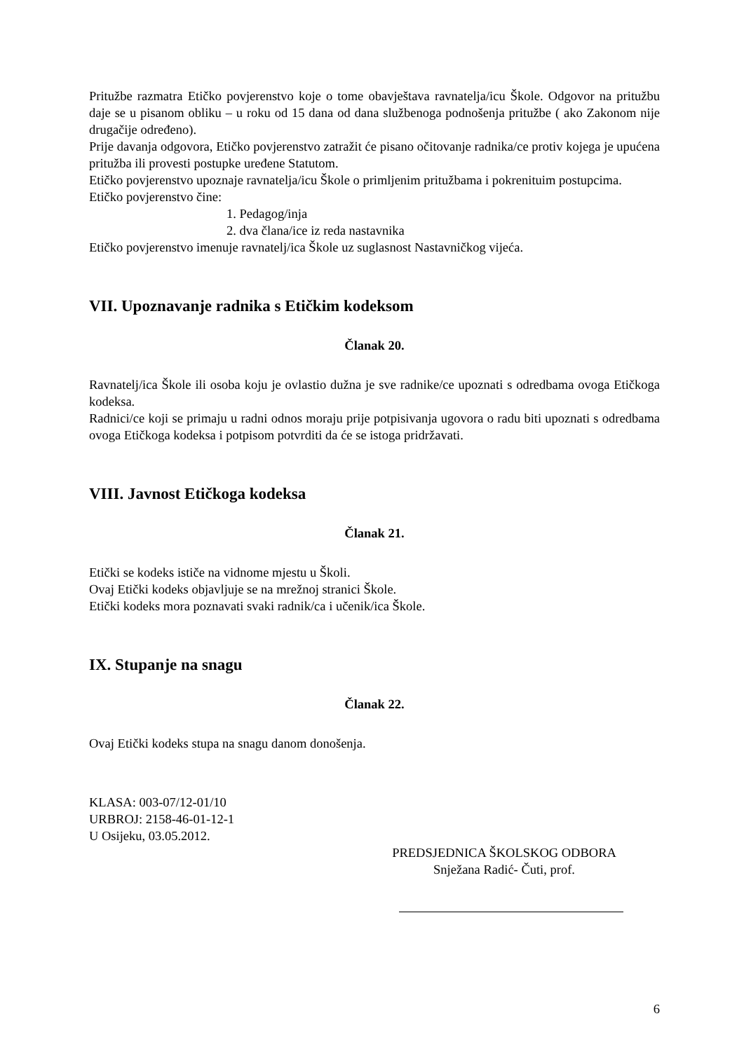Pritužbe razmatra Etičko povjerenstvo koje o tome obavještava ravnatelja/icu Škole. Odgovor na pritužbu daje se u pisanom obliku – u roku od 15 dana od dana službenoga podnošenja pritužbe ( ako Zakonom nije drugačije određeno).
Prije davanja odgovora, Etičko povjerenstvo zatražit će pisano očitovanje radnika/ce protiv kojega je upućena pritužba ili provesti postupke uređene Statutom.
Etičko povjerenstvo upoznaje ravnatelja/icu Škole o primljenim pritužbama i pokrenituim postupcima.
Etičko povjerenstvo čine:
1. Pedagog/inja
2. dva člana/ice iz reda nastavnika
Etičko povjerenstvo imenuje ravnatelj/ica Škole uz suglasnost Nastavničkog vijeća.
VII. Upoznavanje radnika s Etičkim kodeksom
Članak 20.
Ravnatelj/ica Škole ili osoba koju je ovlastio dužna je sve radnike/ce upoznati s odredbama ovoga Etičkoga kodeksa.
Radnici/ce koji se primaju u radni odnos moraju prije potpisivanja ugovora o radu biti upoznati s odredbama ovoga Etičkoga kodeksa i potpisom potvrditi da će se istoga pridržavati.
VIII. Javnost Etičkoga kodeksa
Članak 21.
Etički se kodeks ističe na vidnome mjestu u Školi.
Ovaj Etički kodeks objavljuje se na mrežnoj stranici Škole.
Etički kodeks mora poznavati svaki radnik/ca i učenik/ica Škole.
IX. Stupanje na snagu
Članak 22.
Ovaj Etički kodeks stupa na snagu danom donošenja.
KLASA: 003-07/12-01/10
URBROJ: 2158-46-01-12-1
U Osijeku, 03.05.2012.
PREDSJEDNICA ŠKOLSKOG ODBORA
Snježana Radić- Čuti, prof.
6